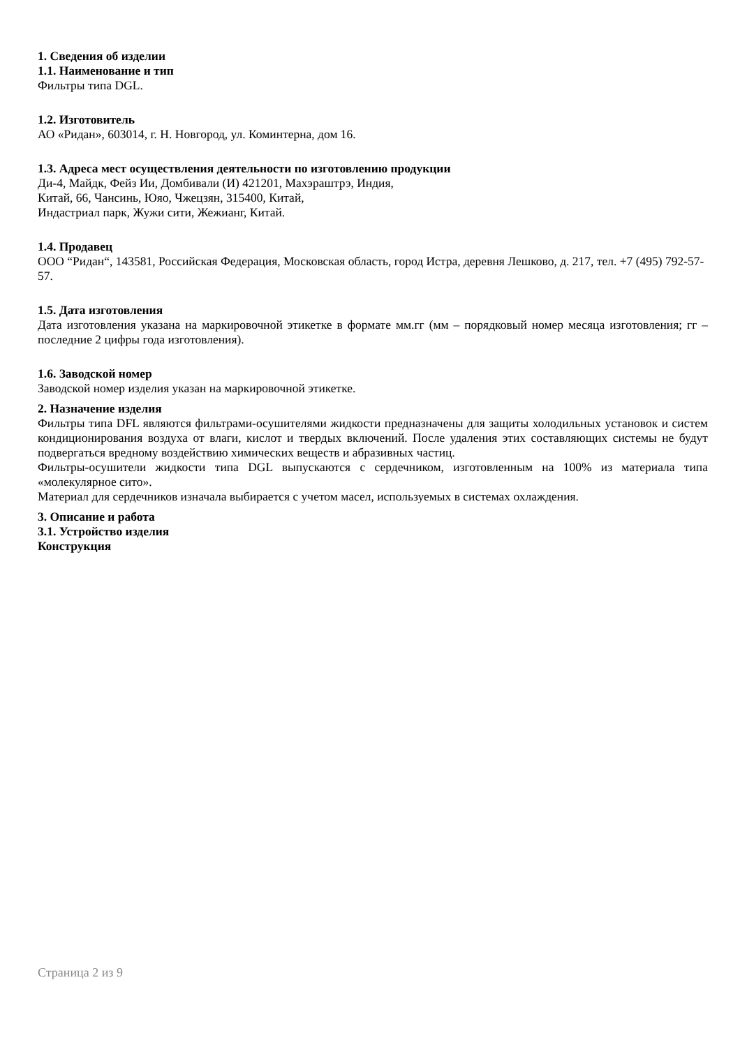1. Сведения об изделии
1.1. Наименование и тип
Фильтры типа DGL.
1.2. Изготовитель
АО «Ридан», 603014, г. Н. Новгород, ул. Коминтерна, дом 16.
1.3. Адреса мест осуществления деятельности по изготовлению продукции
Ди-4, Майдк, Фейз Ии, Домбивали (И) 421201, Махэраштрэ, Индия,
Китай, 66, Чансинь, Юяо, Чжецзян, 315400, Китай,
Индастриал парк, Жужи сити, Жежианг, Китай.
1.4. Продавец
ООО “Ридан“, 143581, Российская Федерация, Московская область, город Истра, деревня Лешково, д. 217, тел. +7 (495) 792-57-57.
1.5. Дата изготовления
Дата изготовления указана на маркировочной этикетке в формате мм.гг (мм – порядковый номер месяца изготовления; гг – последние 2 цифры года изготовления).
1.6. Заводской номер
Заводской номер изделия указан на маркировочной этикетке.
2. Назначение изделия
Фильтры типа DFL являются фильтрами-осушителями жидкости предназначены для защиты холодильных установок и систем кондиционирования воздуха от влаги, кислот и твердых включений. После удаления этих составляющих системы не будут подвергаться вредному воздействию химических веществ и абразивных частиц.
Фильтры-осушители жидкости типа DGL выпускаются с сердечником, изготовленным на 100% из материала типа «молекулярное сито».
Материал для сердечников изначала выбирается с учетом масел, используемых в системах охлаждения.
3. Описание и работа
3.1. Устройство изделия
Конструкция
Страница 2 из 9